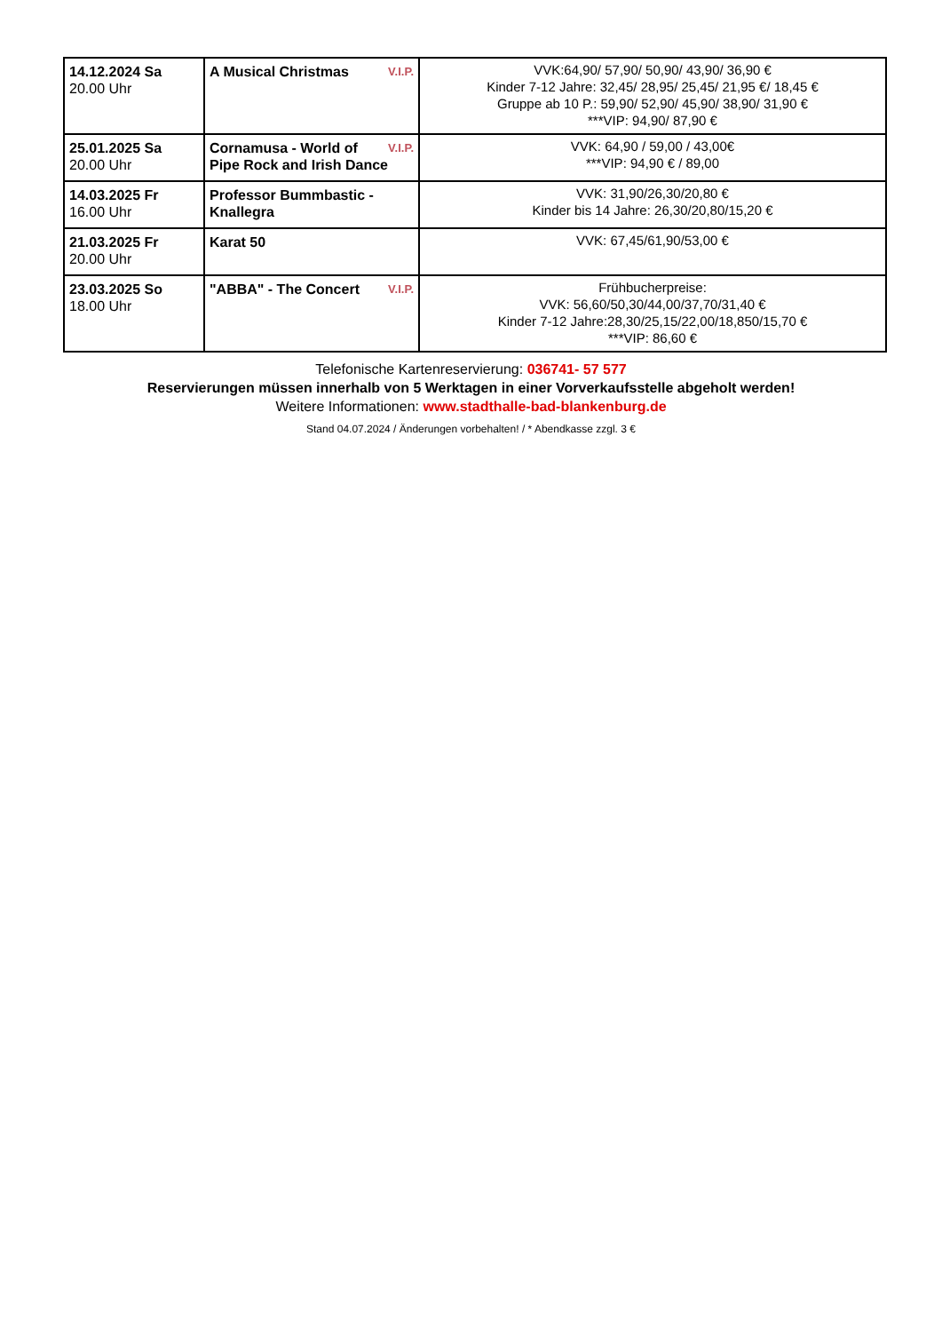| 14.12.2024 Sa 20.00 Uhr | V.I.P. A Musical Christmas | VVK:64,90/ 57,90/ 50,90/ 43,90/ 36,90 € Kinder 7-12 Jahre: 32,45/ 28,95/ 25,45/ 21,95 €/ 18,45 € Gruppe ab 10 P.: 59,90/ 52,90/ 45,90/ 38,90/ 31,90 € ***VIP: 94,90/ 87,90 € |
| 25.01.2025 Sa 20.00 Uhr | V.I.P. Cornamusa - World of Pipe Rock and Irish Dance | VVK: 64,90 / 59,00 / 43,00€ ***VIP: 94,90 € / 89,00 |
| 14.03.2025 Fr 16.00 Uhr | Professor Bummbastic - Knallegra | VVK: 31,90/26,30/20,80 € Kinder bis 14 Jahre: 26,30/20,80/15,20 € |
| 21.03.2025 Fr 20.00 Uhr | Karat 50 | VVK: 67,45/61,90/53,00 € |
| 23.03.2025 So 18.00 Uhr | V.I.P. "ABBA" - The Concert | Frühbucherpreise: VVK: 56,60/50,30/44,00/37,70/31,40 € Kinder 7-12 Jahre:28,30/25,15/22,00/18,850/15,70 € ***VIP: 86,60 € |
Telefonische Kartenreservierung: 036741- 57 577
Reservierungen müssen innerhalb von 5 Werktagen in einer Vorverkaufsstelle abgeholt werden!
Weitere Informationen: www.stadthalle-bad-blankenburg.de
Stand 04.07.2024 / Änderungen vorbehalten! / * Abendkasse zzgl. 3 €